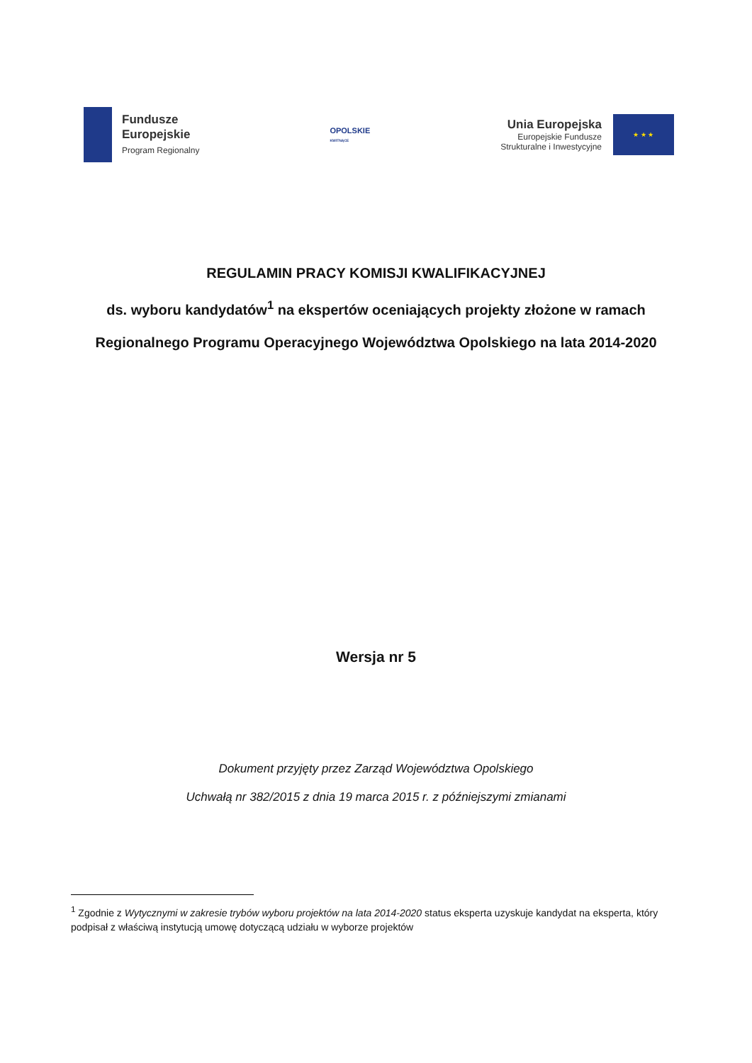Fundusze
Europejskie
Program Regionalny
OPOLSKIE
KWITNĄCE
Unia Europejska
Europejskie Fundusze
Strukturalne i Inwestycyjne
★ ★ ★
REGULAMIN PRACY KOMISJI KWALIFIKACYJNEJ
ds. wyboru kandydatów<sup>1</sup> na ekspertów oceniających projekty złożone w ramach
Regionalnego Programu Operacyjnego Województwa Opolskiego na lata 2014-2020
Wersja nr 5
Dokument przyjęty przez Zarząd Województwa Opolskiego
Uchwałą nr 382/2015 z dnia 19 marca 2015 r. z późniejszymi zmianami
<sup>1</sup> Zgodnie z Wytycznymi w zakresie trybów wyboru projektów na lata 2014-2020 status eksperta uzyskuje kandydat na eksperta, który podpisał z właściwą instytucją umowę dotyczącą udziału w wyborze projektów